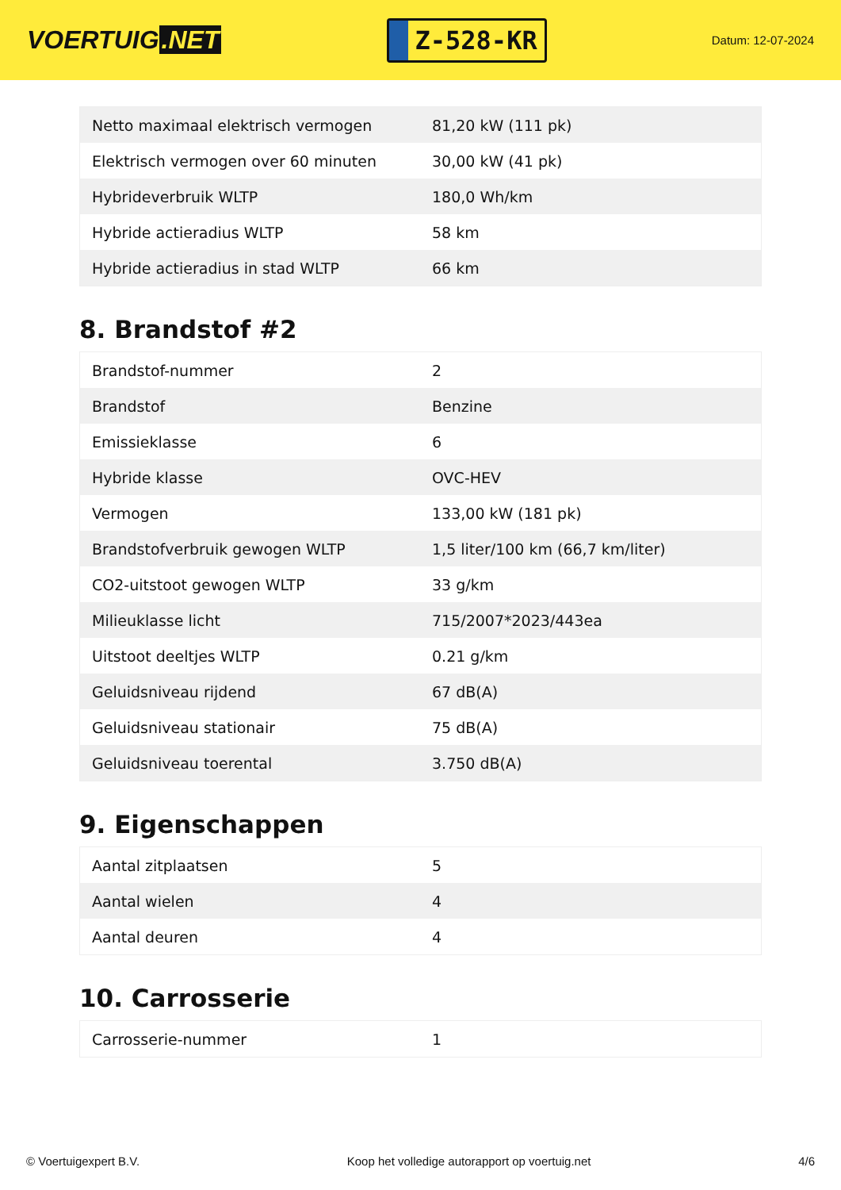VOERTUIG.NET
Z-528-KR
Datum: 12-07-2024
| Netto maximaal elektrisch vermogen | 81,20 kW (111 pk) |
| Elektrisch vermogen over 60 minuten | 30,00 kW (41 pk) |
| Hybrideverbruik WLTP | 180,0 Wh/km |
| Hybride actieradius WLTP | 58 km |
| Hybride actieradius in stad WLTP | 66 km |
8. Brandstof #2
| Brandstof-nummer | 2 |
| Brandstof | Benzine |
| Emissieklasse | 6 |
| Hybride klasse | OVC-HEV |
| Vermogen | 133,00 kW (181 pk) |
| Brandstofverbruik gewogen WLTP | 1,5 liter/100 km (66,7 km/liter) |
| CO2-uitstoot gewogen WLTP | 33 g/km |
| Milieuklasse licht | 715/2007*2023/443ea |
| Uitstoot deeltjes WLTP | 0.21 g/km |
| Geluidsniveau rijdend | 67 dB(A) |
| Geluidsniveau stationair | 75 dB(A) |
| Geluidsniveau toerental | 3.750 dB(A) |
9. Eigenschappen
| Aantal zitplaatsen | 5 |
| Aantal wielen | 4 |
| Aantal deuren | 4 |
10. Carrosserie
| Carrosserie-nummer | 1 |
© Voertuigexpert B.V. Koop het volledige autorapport op voertuig.net 4/6